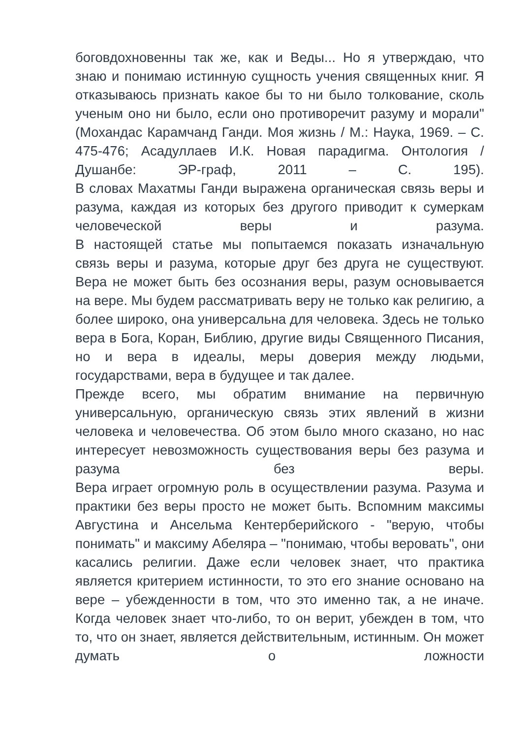боговдохновенны так же, как и Веды... Но я утверждаю, что знаю и понимаю истинную сущность учения священных книг. Я отказываюсь признать какое бы то ни было толкование, сколь ученым оно ни было, если оно противоречит разуму и морали" (Мохандас Карамчанд Ганди. Моя жизнь / М.: Наука, 1969. – С. 475-476; Асадуллаев И.К. Новая парадигма. Онтология / Душанбе: ЭР-граф, 2011 – С. 195).
В словах Махатмы Ганди выражена органическая связь веры и разума, каждая из которых без другого приводит к сумеркам человеческой веры и разума.
В настоящей статье мы попытаемся показать изначальную связь веры и разума, которые друг без друга не существуют. Вера не может быть без осознания веры, разум основывается на вере. Мы будем рассматривать веру не только как религию, а более широко, она универсальна для человека. Здесь не только вера в Бога, Коран, Библию, другие виды Священного Писания, но и вера в идеалы, меры доверия между людьми, государствами, вера в будущее и так далее.
Прежде всего, мы обратим внимание на первичную универсальную, органическую связь этих явлений в жизни человека и человечества. Об этом было много сказано, но нас интересует невозможность существования веры без разума и разума без веры.
Вера играет огромную роль в осуществлении разума. Разума и практики без веры просто не может быть. Вспомним максимы Августина и Ансельма Кентерберийского - "верую, чтобы понимать" и максиму Абеляра – "понимаю, чтобы веровать", они касались религии. Даже если человек знает, что практика является критерием истинности, то это его знание основано на вере – убежденности в том, что это именно так, а не иначе. Когда человек знает что-либо, то он верит, убежден в том, что то, что он знает, является действительным, истинным. Он может думать о ложности